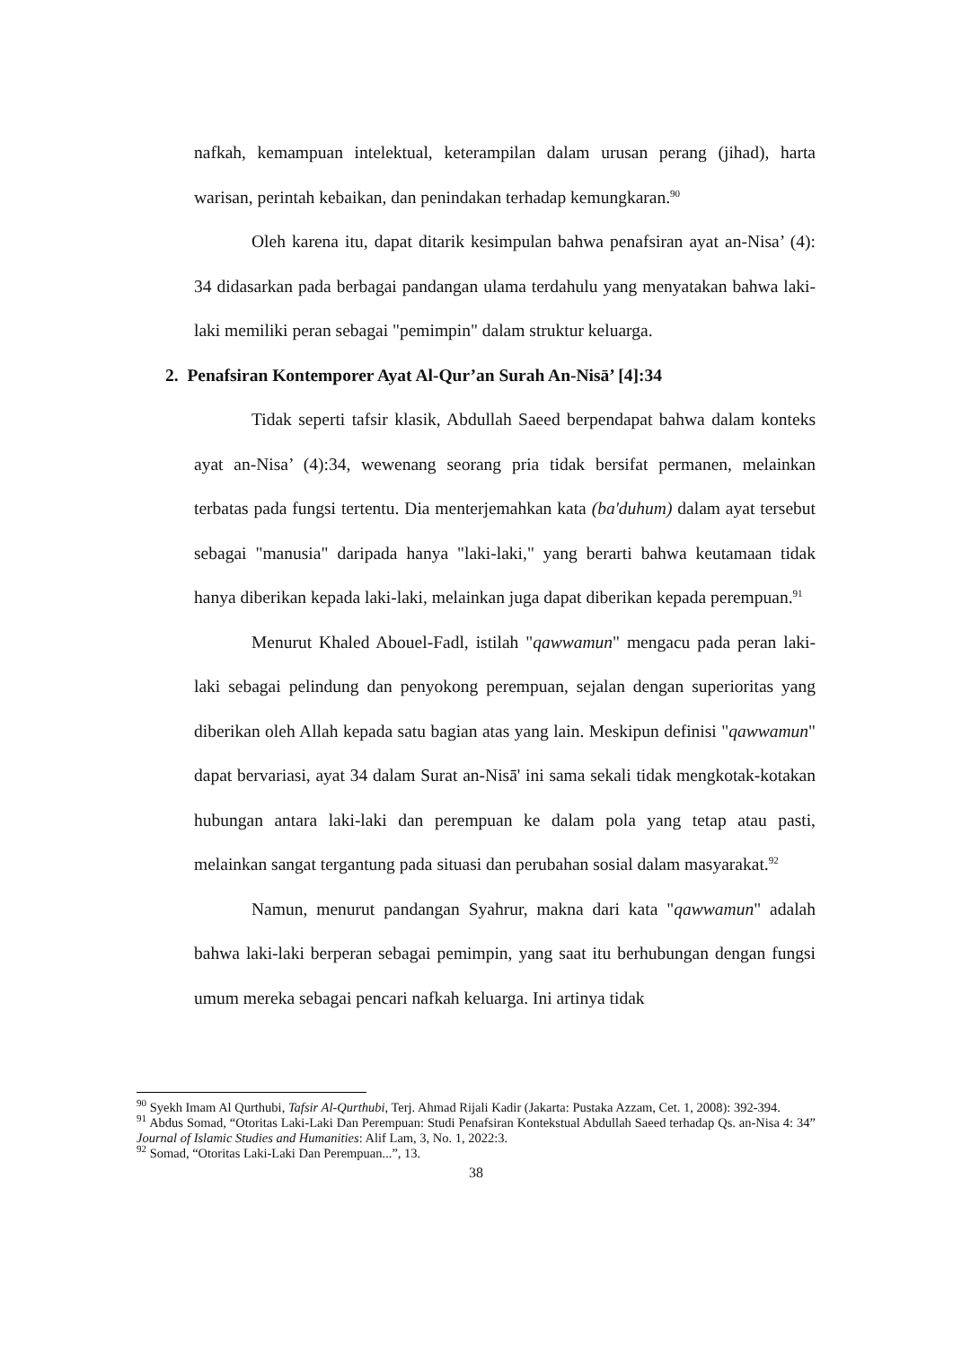nafkah, kemampuan intelektual, keterampilan dalam urusan perang (jihad), harta warisan, perintah kebaikan, dan penindakan terhadap kemungkaran.<sup>90</sup>
Oleh karena itu, dapat ditarik kesimpulan bahwa penafsiran ayat an-Nisa’ (4): 34 didasarkan pada berbagai pandangan ulama terdahulu yang menyatakan bahwa laki-laki memiliki peran sebagai "pemimpin" dalam struktur keluarga.
2. Penafsiran Kontemporer Ayat Al-Qur’an Surah An-Nisā’ [4]:34
Tidak seperti tafsir klasik, Abdullah Saeed berpendapat bahwa dalam konteks ayat an-Nisa’ (4):34, wewenang seorang pria tidak bersifat permanen, melainkan terbatas pada fungsi tertentu. Dia menterjemahkan kata (ba'duhum) dalam ayat tersebut sebagai "manusia" daripada hanya "laki-laki," yang berarti bahwa keutamaan tidak hanya diberikan kepada laki-laki, melainkan juga dapat diberikan kepada perempuan.<sup>91</sup>
Menurut Khaled Abouel-Fadl, istilah "qawwamun" mengacu pada peran laki-laki sebagai pelindung dan penyokong perempuan, sejalan dengan superioritas yang diberikan oleh Allah kepada satu bagian atas yang lain. Meskipun definisi "qawwamun" dapat bervariasi, ayat 34 dalam Surat an-Nisā' ini sama sekali tidak mengkotak-kotakan hubungan antara laki-laki dan perempuan ke dalam pola yang tetap atau pasti, melainkan sangat tergantung pada situasi dan perubahan sosial dalam masyarakat.<sup>92</sup>
Namun, menurut pandangan Syahrur, makna dari kata "qawwamun" adalah bahwa laki-laki berperan sebagai pemimpin, yang saat itu berhubungan dengan fungsi umum mereka sebagai pencari nafkah keluarga. Ini artinya tidak
<sup>90</sup> Syekh Imam Al Qurthubi, Tafsir Al-Qurthubi, Terj. Ahmad Rijali Kadir (Jakarta: Pustaka Azzam, Cet. 1, 2008): 392-394.
<sup>91</sup> Abdus Somad, “Otoritas Laki-Laki Dan Perempuan: Studi Penafsiran Kontekstual Abdullah Saeed terhadap Qs. an-Nisa 4: 34” Journal of Islamic Studies and Humanities: Alif Lam, 3, No. 1, 2022:3.
<sup>92</sup> Somad, “Otoritas Laki-Laki Dan Perempuan...”, 13.
38